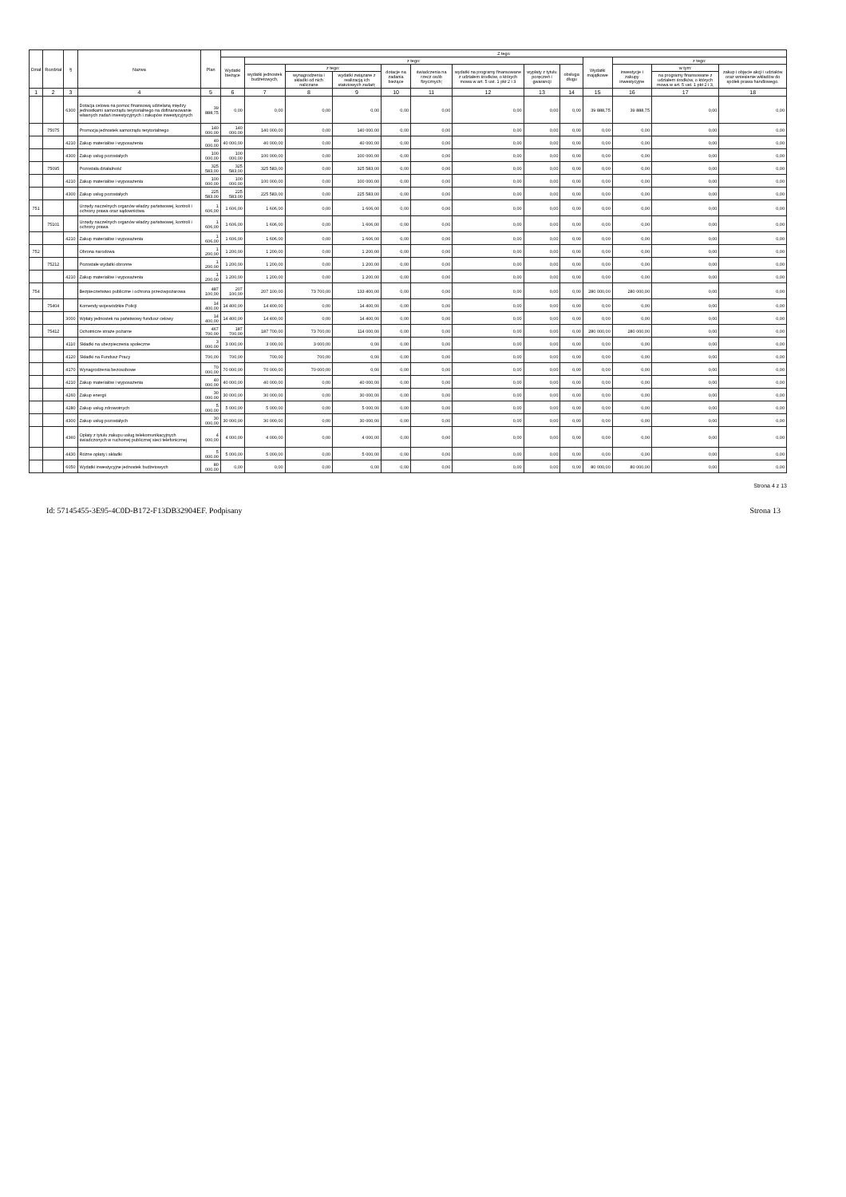| Dział | Rozdział | § | Nazwa | Plan | Z tego | | | | | | | | | | | | |
| --- | --- | --- | --- | --- | --- | --- | --- | --- | --- | --- | --- | --- | --- | --- | --- | --- | --- |
| | | | | | Wydatki bieżące | z tego: | | | | | | | | Wydatki majątkowe | z tego: | | |
| | | | | | | wydatki jednostek budżetowych, | z tego: | | dotacje na zadania bieżące | świadczenia na rzecz osób fizycznych; | wydatki na programy finansowane z udziałem środków, o których mowa w art. 5 ust. 1 pkt 2 i 3 | wypłaty z tytułu poręczeń i gwarancji | obsługa długu | | inwestycje i zakupy inwestycyjne | w tym: | zakup i objęcie akcji i udziałów oraz wniesienie wkładów do spółek prawa handlowego. |
| | | | | | | | wynagrodzenia i składki od nich naliczane | wydatki związane z realizacją ich statutowych zadań; | | | | | | | | na programy finansowane z udziałem środków, o których mowa w art. 5 ust. 1 pkt 2 i 3, | |
| 1 | 2 | 3 | 4 | 5 | 6 | 7 | 8 | 9 | 10 | 11 | 12 | 13 | 14 | 15 | 16 | 17 | 18 |
| | | 6300 | Dotacja celowa na pomoc finansową udzielaną między jednostkami samorządu terytorialnego na dofinansowanie własnych zadań inwestycyjnych i zakupów inwestycyjnych | 39 888,75 | 0,00 | 0,00 | 0,00 | 0,00 | 0,00 | 0,00 | 0,00 | 0,00 | 0,00 | 39 888,75 | 39 888,75 | 0,00 | 0,00 |
| | 75075 | | Promocja jednostek samorządu terytorialnego | 140 000,00 | 140 000,00 | 140 000,00 | 0,00 | 140 000,00 | 0,00 | 0,00 | 0,00 | 0,00 | 0,00 | 0,00 | 0,00 | 0,00 | 0,00 |
| | | 4210 | Zakup materiałów i wyposażenia | 40 000,00 | 40 000,00 | 40 000,00 | 0,00 | 40 000,00 | 0,00 | 0,00 | 0,00 | 0,00 | 0,00 | 0,00 | 0,00 | 0,00 | 0,00 |
| | | 4300 | Zakup usług pozostałych | 100 000,00 | 100 000,00 | 100 000,00 | 0,00 | 100 000,00 | 0,00 | 0,00 | 0,00 | 0,00 | 0,00 | 0,00 | 0,00 | 0,00 | 0,00 |
| | 75095 | | Pozostała działalność | 325 583,00 | 325 583,00 | 325 583,00 | 0,00 | 325 583,00 | 0,00 | 0,00 | 0,00 | 0,00 | 0,00 | 0,00 | 0,00 | 0,00 | 0,00 |
| | | 4210 | Zakup materiałów i wyposażenia | 100 000,00 | 100 000,00 | 100 000,00 | 0,00 | 100 000,00 | 0,00 | 0,00 | 0,00 | 0,00 | 0,00 | 0,00 | 0,00 | 0,00 | 0,00 |
| | | 4300 | Zakup usług pozostałych | 225 583,00 | 225 583,00 | 225 583,00 | 0,00 | 225 583,00 | 0,00 | 0,00 | 0,00 | 0,00 | 0,00 | 0,00 | 0,00 | 0,00 | 0,00 |
| 751 | | | Urzędy naczelnych organów władzy państwowej, kontroli i ochrony prawa oraz sądownictwa | 1 606,00 | 1 606,00 | 1 606,00 | 0,00 | 1 606,00 | 0,00 | 0,00 | 0,00 | 0,00 | 0,00 | 0,00 | 0,00 | 0,00 | 0,00 |
| | 75101 | | Urzędy naczelnych organów władzy państwowej, kontroli i ochrony prawa | 1 606,00 | 1 606,00 | 1 606,00 | 0,00 | 1 606,00 | 0,00 | 0,00 | 0,00 | 0,00 | 0,00 | 0,00 | 0,00 | 0,00 | 0,00 |
| | | 4210 | Zakup materiałów i wyposażenia | 1 606,00 | 1 606,00 | 1 606,00 | 0,00 | 1 606,00 | 0,00 | 0,00 | 0,00 | 0,00 | 0,00 | 0,00 | 0,00 | 0,00 | 0,00 |
| 752 | | | Obrona narodowa | 1 200,00 | 1 200,00 | 1 200,00 | 0,00 | 1 200,00 | 0,00 | 0,00 | 0,00 | 0,00 | 0,00 | 0,00 | 0,00 | 0,00 | 0,00 |
| | 75212 | | Pozostałe wydatki obronne | 1 200,00 | 1 200,00 | 1 200,00 | 0,00 | 1 200,00 | 0,00 | 0,00 | 0,00 | 0,00 | 0,00 | 0,00 | 0,00 | 0,00 | 0,00 |
| | | 4210 | Zakup materiałów i wyposażenia | 1 200,00 | 1 200,00 | 1 200,00 | 0,00 | 1 200,00 | 0,00 | 0,00 | 0,00 | 0,00 | 0,00 | 0,00 | 0,00 | 0,00 | 0,00 |
| 754 | | | Bezpieczeństwo publiczne i ochrona przeciwpożarowa | 487 100,00 | 207 100,00 | 207 100,00 | 73 700,00 | 133 400,00 | 0,00 | 0,00 | 0,00 | 0,00 | 0,00 | 280 000,00 | 280 000,00 | 0,00 | 0,00 |
| | 75404 | | Komendy wojewódzkie Policji | 14 400,00 | 14 400,00 | 14 400,00 | 0,00 | 14 400,00 | 0,00 | 0,00 | 0,00 | 0,00 | 0,00 | 0,00 | 0,00 | 0,00 | 0,00 |
| | | 3000 | Wpłaty jednostek na państwowy fundusz celowy | 14 400,00 | 14 400,00 | 14 400,00 | 0,00 | 14 400,00 | 0,00 | 0,00 | 0,00 | 0,00 | 0,00 | 0,00 | 0,00 | 0,00 | 0,00 |
| | 75412 | | Ochotnicze straże pożarne | 467 700,00 | 187 700,00 | 187 700,00 | 73 700,00 | 114 000,00 | 0,00 | 0,00 | 0,00 | 0,00 | 0,00 | 280 000,00 | 280 000,00 | 0,00 | 0,00 |
| | | 4110 | Składki na ubezpieczenia społeczne | 3 000,00 | 3 000,00 | 3 000,00 | 3 000,00 | 0,00 | 0,00 | 0,00 | 0,00 | 0,00 | 0,00 | 0,00 | 0,00 | 0,00 | 0,00 |
| | | 4120 | Składki na Fundusz Pracy | 700,00 | 700,00 | 700,00 | 700,00 | 0,00 | 0,00 | 0,00 | 0,00 | 0,00 | 0,00 | 0,00 | 0,00 | 0,00 | 0,00 |
| | | 4170 | Wynagrodzenia bezosobowe | 70 000,00 | 70 000,00 | 70 000,00 | 70 000,00 | 0,00 | 0,00 | 0,00 | 0,00 | 0,00 | 0,00 | 0,00 | 0,00 | 0,00 | 0,00 |
| | | 4210 | Zakup materiałów i wyposażenia | 40 000,00 | 40 000,00 | 40 000,00 | 0,00 | 40 000,00 | 0,00 | 0,00 | 0,00 | 0,00 | 0,00 | 0,00 | 0,00 | 0,00 | 0,00 |
| | | 4260 | Zakup energii | 30 000,00 | 30 000,00 | 30 000,00 | 0,00 | 30 000,00 | 0,00 | 0,00 | 0,00 | 0,00 | 0,00 | 0,00 | 0,00 | 0,00 | 0,00 |
| | | 4280 | Zakup usług zdrowotnych | 5 000,00 | 5 000,00 | 5 000,00 | 0,00 | 5 000,00 | 0,00 | 0,00 | 0,00 | 0,00 | 0,00 | 0,00 | 0,00 | 0,00 | 0,00 |
| | | 4300 | Zakup usług pozostałych | 30 000,00 | 30 000,00 | 30 000,00 | 0,00 | 30 000,00 | 0,00 | 0,00 | 0,00 | 0,00 | 0,00 | 0,00 | 0,00 | 0,00 | 0,00 |
| | | 4360 | Opłaty z tytułu zakupu usług telekomunikacyjnych świadczonych w ruchomej publicznej sieci telefonicznej | 4 000,00 | 4 000,00 | 4 000,00 | 0,00 | 4 000,00 | 0,00 | 0,00 | 0,00 | 0,00 | 0,00 | 0,00 | 0,00 | 0,00 | 0,00 |
| | | 4430 | Różne opłaty i składki | 5 000,00 | 5 000,00 | 5 000,00 | 0,00 | 5 000,00 | 0,00 | 0,00 | 0,00 | 0,00 | 0,00 | 0,00 | 0,00 | 0,00 | 0,00 |
| | | 6050 | Wydatki inwestycyjne jednostek budżetowych | 80 000,00 | 0,00 | 0,00 | 0,00 | 0,00 | 0,00 | 0,00 | 0,00 | 0,00 | 0,00 | 80 000,00 | 80 000,00 | 0,00 | 0,00 |
Strona 4 z 13
Id: 57145455-3E95-4C0D-B172-F13DB32904EF. Podpisany Strona 13